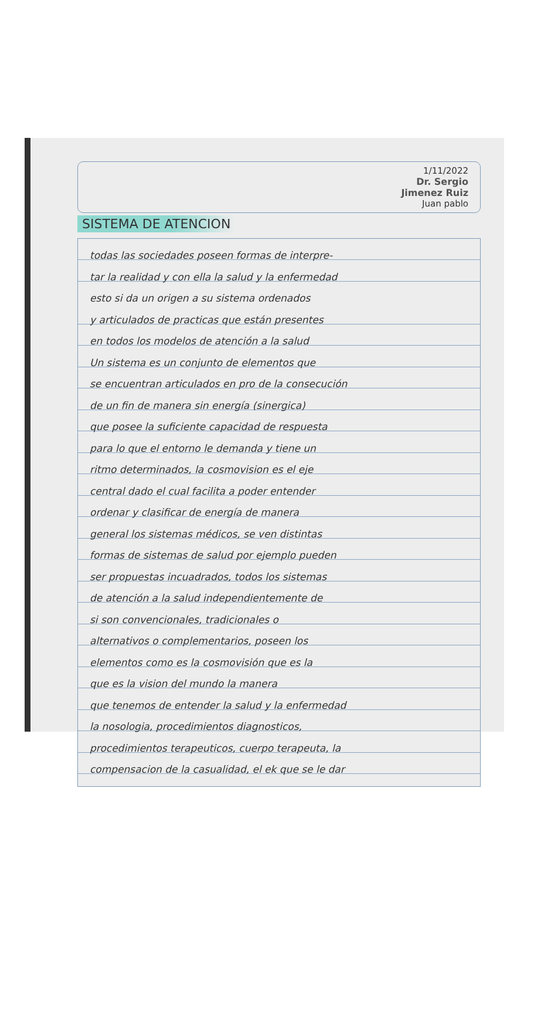1/11/2022
Dr. Sergio
Jimenez Ruiz
Juan pablo
SISTEMA DE ATENCION
todas las sociedades poseen formas de interpre-
tar la realidad y con ella la salud y la enfermedad
esto si da un origen a su sistema ordenados
y articulados de practicas que están presentes
en todos los modelos de atención a la salud
Un sistema es un conjunto de elementos que
se encuentran articulados en pro de la consecución
de un fin de manera sin energía (sinergica)
que posee la suficiente capacidad de respuesta
para lo que el entorno le demanda y tiene un
ritmo determinados, la cosmovision es el eje
central dado el cual facilita a poder entender
ordenar y clasificar de energía de manera
general los sistemas médicos, se ven distintas
formas de sistemas de salud por ejemplo pueden
ser propuestas incuadrados, todos los sistemas
de atención a la salud independientemente de
si son convencionales, tradicionales o
alternativos o complementarios, poseen los
elementos como es la cosmovisión que es la
que es la vision del mundo la manera
que tenemos de entender la salud y la enfermedad
la nosologia, procedimientos diagnosticos,
procedimientos terapeuticos, cuerpo terapeuta, la
compensacion de la casualidad, el ek que se le dar